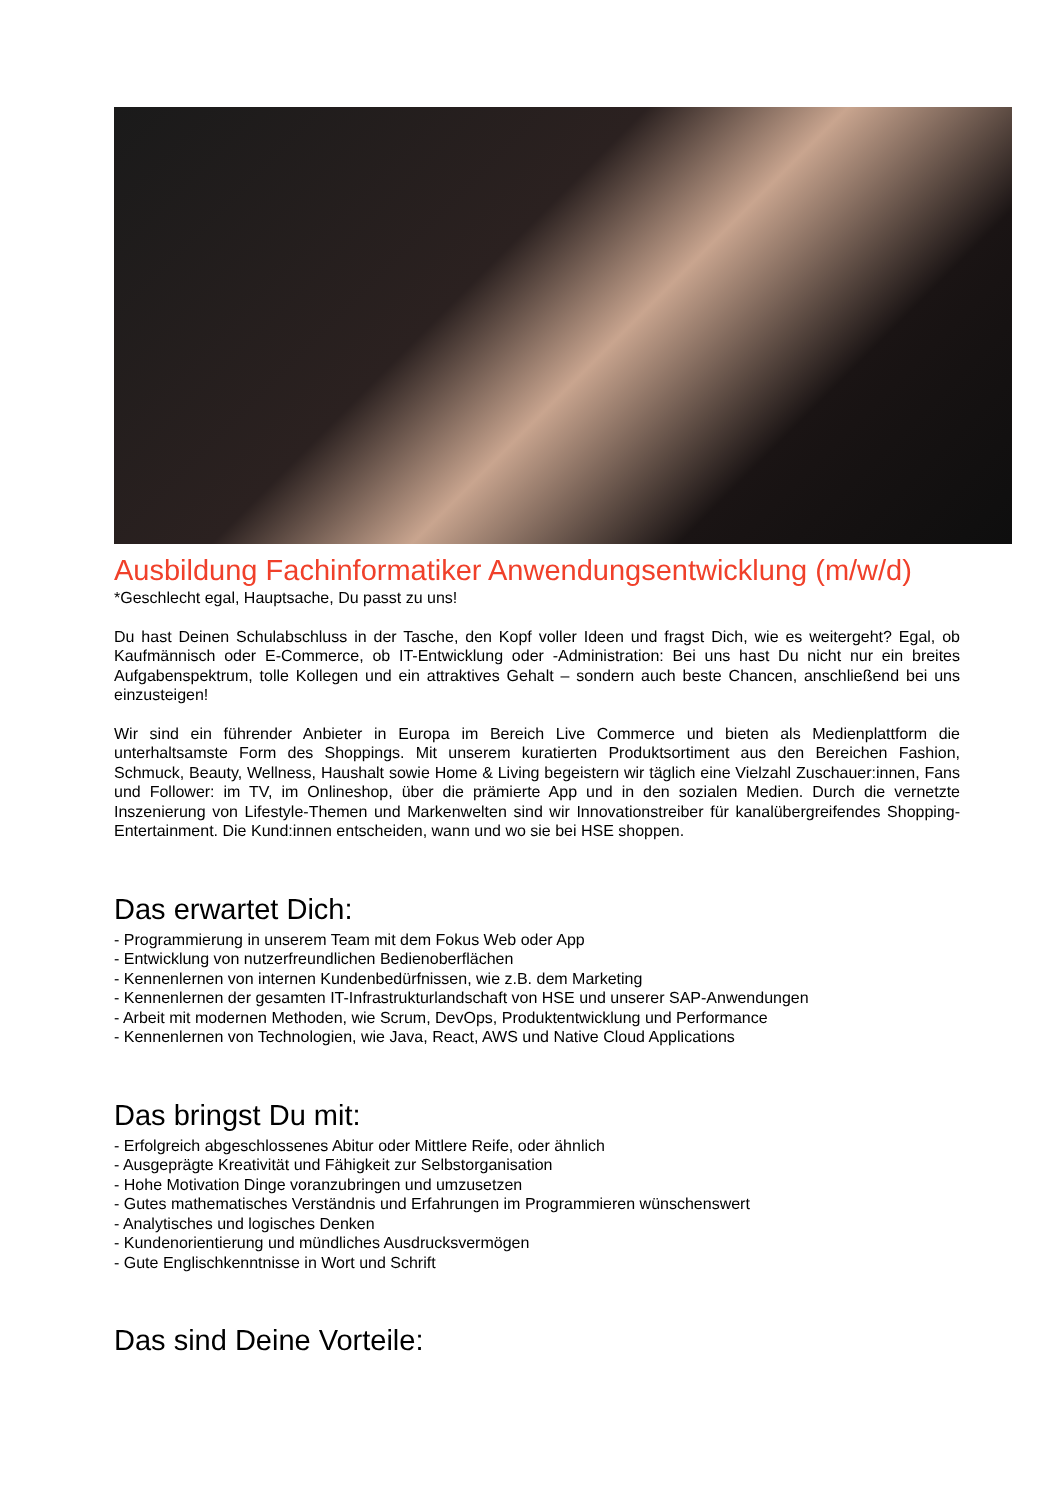Ausbildung Fachinformatiker Anwendungsentwicklung (m/w/d)
*Geschlecht egal, Hauptsache, Du passt zu uns!
Du hast Deinen Schulabschluss in der Tasche, den Kopf voller Ideen und fragst Dich, wie es weitergeht? Egal, ob Kaufmännisch oder E-Commerce, ob IT-Entwicklung oder -Administration: Bei uns hast Du nicht nur ein breites Aufgabenspektrum, tolle Kollegen und ein attraktives Gehalt – sondern auch beste Chancen, anschließend bei uns einzusteigen!
Wir sind ein führender Anbieter in Europa im Bereich Live Commerce und bieten als Medienplattform die unterhaltsamste Form des Shoppings. Mit unserem kuratierten Produktsortiment aus den Bereichen Fashion, Schmuck, Beauty, Wellness, Haushalt sowie Home & Living begeistern wir täglich eine Vielzahl Zuschauer:innen, Fans und Follower: im TV, im Onlineshop, über die prämierte App und in den sozialen Medien. Durch die vernetzte Inszenierung von Lifestyle-Themen und Markenwelten sind wir Innovationstreiber für kanalübergreifendes Shopping-Entertainment. Die Kund:innen entscheiden, wann und wo sie bei HSE shoppen.
Das erwartet Dich:
- Programmierung in unserem Team mit dem Fokus Web oder App
- Entwicklung von nutzerfreundlichen Bedienoberflächen
- Kennenlernen von internen Kundenbedürfnissen, wie z.B. dem Marketing
- Kennenlernen der gesamten IT-Infrastrukturlandschaft von HSE und unserer SAP-Anwendungen
- Arbeit mit modernen Methoden, wie Scrum, DevOps, Produktentwicklung und Performance
- Kennenlernen von Technologien, wie Java, React, AWS und Native Cloud Applications
Das bringst Du mit:
- Erfolgreich abgeschlossenes Abitur oder Mittlere Reife, oder ähnlich
- Ausgeprägte Kreativität und Fähigkeit zur Selbstorganisation
- Hohe Motivation Dinge voranzubringen und umzusetzen
- Gutes mathematisches Verständnis und Erfahrungen im Programmieren wünschenswert
- Analytisches und logisches Denken
- Kundenorientierung und mündliches Ausdrucksvermögen
- Gute Englischkenntnisse in Wort und Schrift
Das sind Deine Vorteile: